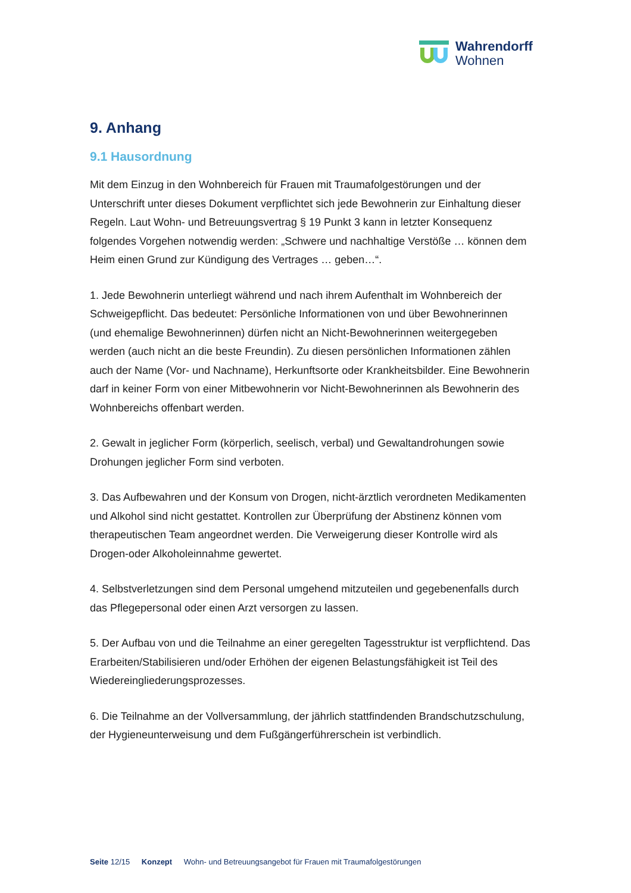Wahrendorff
Wohnen
9. Anhang
9.1 Hausordnung
Mit dem Einzug in den Wohnbereich für Frauen mit Traumafolgestörungen und der Unterschrift unter dieses Dokument verpflichtet sich jede Bewohnerin zur Einhaltung dieser Regeln. Laut Wohn- und Betreuungsvertrag § 19 Punkt 3 kann in letzter Konsequenz folgendes Vorgehen notwendig werden: „Schwere und nachhaltige Verstöße … können dem Heim einen Grund zur Kündigung des Vertrages … geben…“.
1. Jede Bewohnerin unterliegt während und nach ihrem Aufenthalt im Wohnbereich der Schweigepflicht. Das bedeutet: Persönliche Informationen von und über Bewohnerinnen (und ehemalige Bewohnerinnen) dürfen nicht an Nicht-Bewohnerinnen weitergegeben werden (auch nicht an die beste Freundin). Zu diesen persönlichen Informationen zählen auch der Name (Vor- und Nachname), Herkunftsorte oder Krankheitsbilder. Eine Bewohnerin darf in keiner Form von einer Mitbewohnerin vor Nicht-Bewohnerinnen als Bewohnerin des Wohnbereichs offenbart werden.
2. Gewalt in jeglicher Form (körperlich, seelisch, verbal) und Gewaltandrohungen sowie Drohungen jeglicher Form sind verboten.
3. Das Aufbewahren und der Konsum von Drogen, nicht-ärztlich verordneten Medikamenten und Alkohol sind nicht gestattet. Kontrollen zur Überprüfung der Abstinenz können vom therapeutischen Team angeordnet werden. Die Verweigerung dieser Kontrolle wird als Drogen-oder Alkoholeinnahme gewertet.
4. Selbstverletzungen sind dem Personal umgehend mitzuteilen und gegebenenfalls durch das Pflegepersonal oder einen Arzt versorgen zu lassen.
5. Der Aufbau von und die Teilnahme an einer geregelten Tagesstruktur ist verpflichtend. Das Erarbeiten/Stabilisieren und/oder Erhöhen der eigenen Belastungsfähigkeit ist Teil des Wiedereingliederungsprozesses.
6. Die Teilnahme an der Vollversammlung, der jährlich stattfindenden Brandschutzschulung, der Hygieneunterweisung und dem Fußgängerführerschein ist verbindlich.
Seite 12/15 Konzept Wohn- und Betreuungsangebot für Frauen mit Traumafolgestörungen